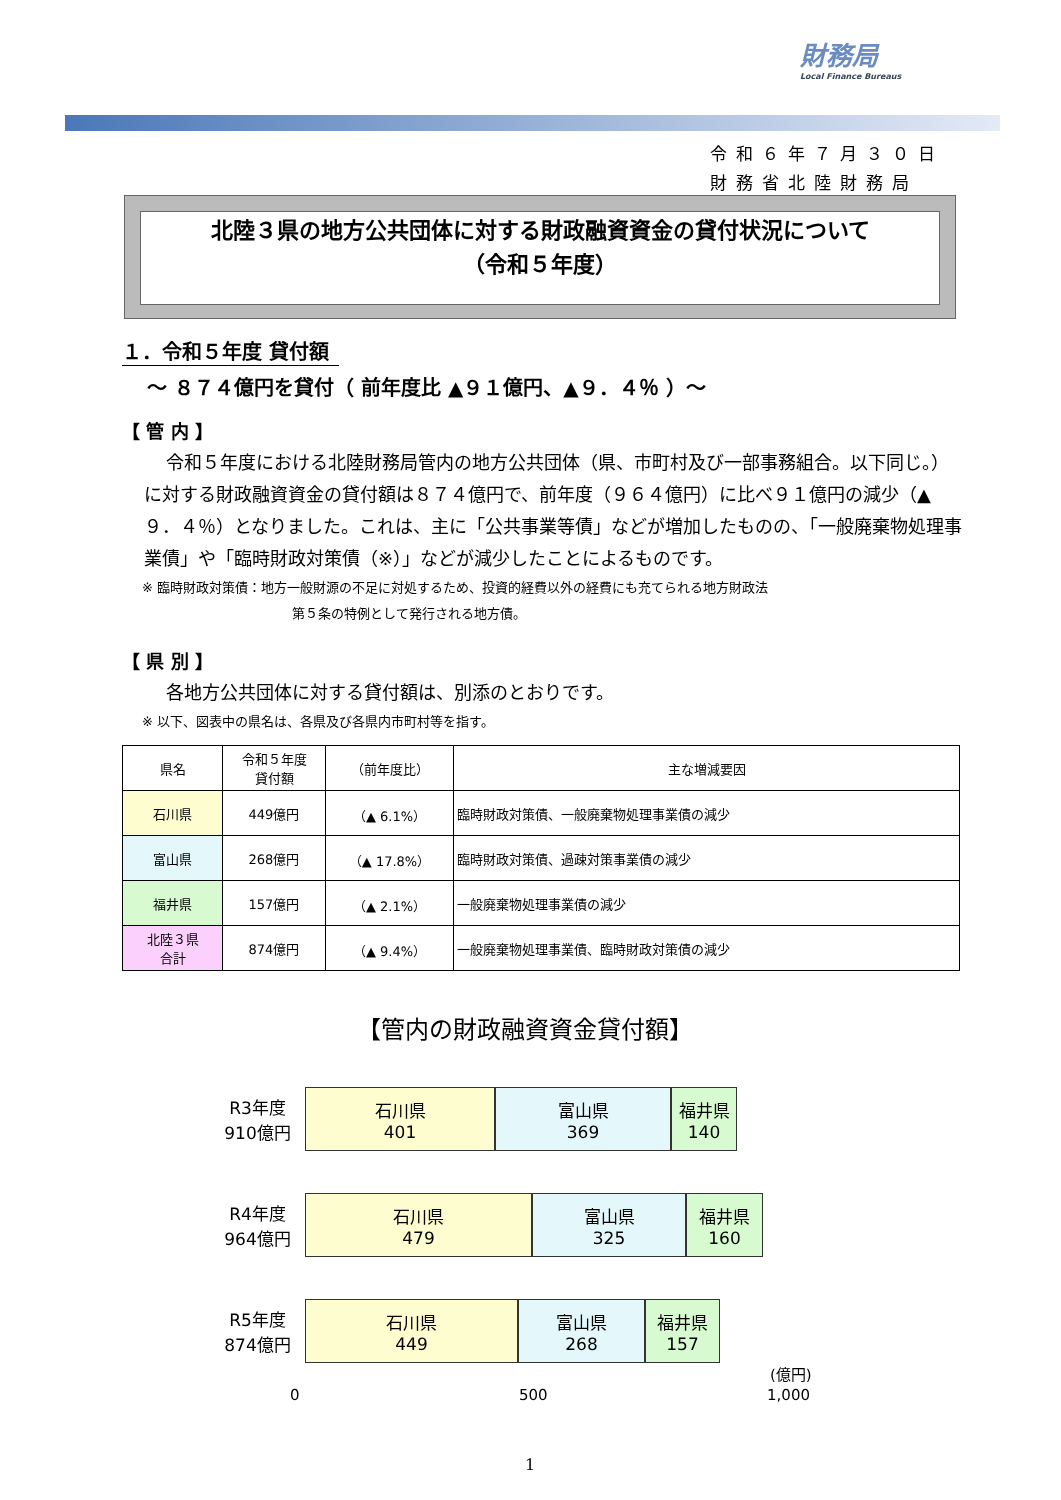財務局
Local Finance Bureaus
令和６年７月３０日
財務省北陸財務局
北陸３県の地方公共団体に対する財政融資資金の貸付状況について
（令和５年度）
１．令和５年度 貸付額
～ ８７４億円を貸付（ 前年度比 ▲９１億円、▲９．４％ ）～
【 管 内 】
令和５年度における北陸財務局管内の地方公共団体（県、市町村及び一部事務組合。以下同じ。）に対する財政融資資金の貸付額は８７４億円で、前年度（９６４億円）に比べ９１億円の減少（▲９．４％）となりました。これは、主に「公共事業等債」などが増加したものの、「一般廃棄物処理事業債」や「臨時財政対策債（※）」などが減少したことによるものです。
※ 臨時財政対策債：地方一般財源の不足に対処するため、投資的経費以外の経費にも充てられる地方財政法
第５条の特例として発行される地方債。
【 県 別 】
各地方公共団体に対する貸付額は、別添のとおりです。
※ 以下、図表中の県名は、各県及び各県内市町村等を指す。
| 県名 | 令和５年度 貸付額 | （前年度比） | 主な増減要因 |
| --- | --- | --- | --- |
| 石川県 | 449億円 | （▲ 6.1%） | 臨時財政対策債、一般廃棄物処理事業債の減少 |
| 富山県 | 268億円 | （▲ 17.8%） | 臨時財政対策債、過疎対策事業債の減少 |
| 福井県 | 157億円 | （▲ 2.1%） | 一般廃棄物処理事業債の減少 |
| 北陸３県 合計 | 874億円 | （▲ 9.4%） | 一般廃棄物処理事業債、臨時財政対策債の減少 |
【管内の財政融資資金貸付額】
R3年度
910億円
石川県
401
富山県
369
福井県
140
R4年度
964億円
石川県
479
富山県
325
福井県
160
R5年度
874億円
石川県
449
富山県
268
福井県
157
(億円)
0 500 1,000
1